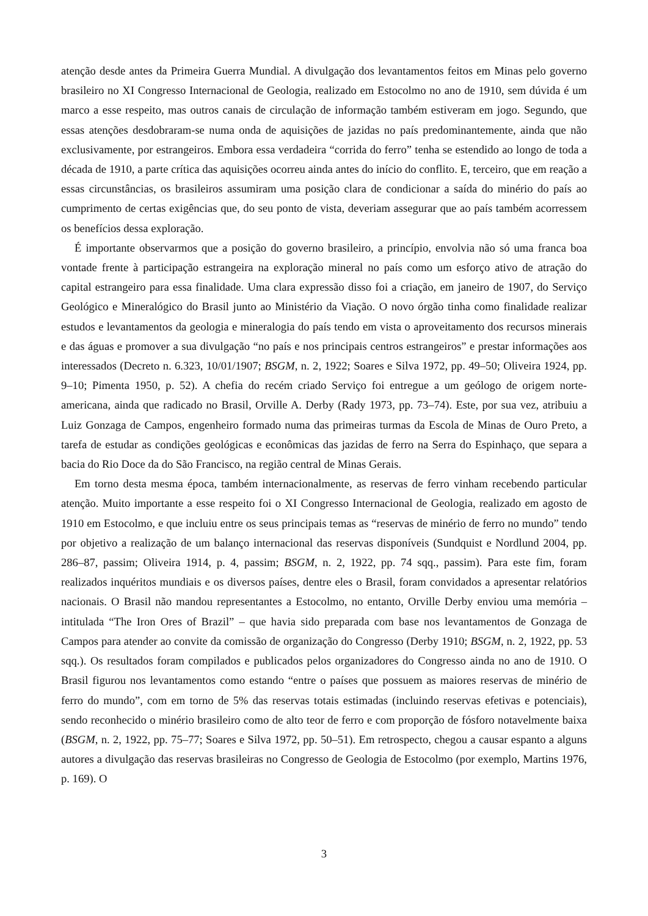atenção desde antes da Primeira Guerra Mundial. A divulgação dos levantamentos feitos em Minas pelo governo brasileiro no XI Congresso Internacional de Geologia, realizado em Estocolmo no ano de 1910, sem dúvida é um marco a esse respeito, mas outros canais de circulação de informação também estiveram em jogo. Segundo, que essas atenções desdobraram-se numa onda de aquisições de jazidas no país predominantemente, ainda que não exclusivamente, por estrangeiros. Embora essa verdadeira “corrida do ferro” tenha se estendido ao longo de toda a década de 1910, a parte crítica das aquisições ocorreu ainda antes do início do conflito. E, terceiro, que em reação a essas circunstâncias, os brasileiros assumiram uma posição clara de condicionar a saída do minério do país ao cumprimento de certas exigências que, do seu ponto de vista, deveriam assegurar que ao país também acorressem os benefícios dessa exploração.
É importante observarmos que a posição do governo brasileiro, a princípio, envolvia não só uma franca boa vontade frente à participação estrangeira na exploração mineral no país como um esforço ativo de atração do capital estrangeiro para essa finalidade. Uma clara expressão disso foi a criação, em janeiro de 1907, do Serviço Geológico e Mineralógico do Brasil junto ao Ministério da Viação. O novo órgão tinha como finalidade realizar estudos e levantamentos da geologia e mineralogia do país tendo em vista o aproveitamento dos recursos minerais e das águas e promover a sua divulgação “no país e nos principais centros estrangeiros” e prestar informações aos interessados (Decreto n. 6.323, 10/01/1907; BSGM, n. 2, 1922; Soares e Silva 1972, pp. 49–50; Oliveira 1924, pp. 9–10; Pimenta 1950, p. 52). A chefia do recém criado Serviço foi entregue a um geólogo de origem norte-americana, ainda que radicado no Brasil, Orville A. Derby (Rady 1973, pp. 73–74). Este, por sua vez, atribuiu a Luiz Gonzaga de Campos, engenheiro formado numa das primeiras turmas da Escola de Minas de Ouro Preto, a tarefa de estudar as condições geológicas e econômicas das jazidas de ferro na Serra do Espinhaço, que separa a bacia do Rio Doce da do São Francisco, na região central de Minas Gerais.
Em torno desta mesma época, também internacionalmente, as reservas de ferro vinham recebendo particular atenção. Muito importante a esse respeito foi o XI Congresso Internacional de Geologia, realizado em agosto de 1910 em Estocolmo, e que incluiu entre os seus principais temas as “reservas de minério de ferro no mundo” tendo por objetivo a realização de um balanço internacional das reservas disponíveis (Sundquist e Nordlund 2004, pp. 286–87, passim; Oliveira 1914, p. 4, passim; BSGM, n. 2, 1922, pp. 74 sqq., passim). Para este fim, foram realizados inquéritos mundiais e os diversos países, dentre eles o Brasil, foram convidados a apresentar relatórios nacionais. O Brasil não mandou representantes a Estocolmo, no entanto, Orville Derby enviou uma memória – intitulada “The Iron Ores of Brazil” – que havia sido preparada com base nos levantamentos de Gonzaga de Campos para atender ao convite da comissão de organização do Congresso (Derby 1910; BSGM, n. 2, 1922, pp. 53 sqq.). Os resultados foram compilados e publicados pelos organizadores do Congresso ainda no ano de 1910. O Brasil figurou nos levantamentos como estando “entre o países que possuem as maiores reservas de minério de ferro do mundo”, com em torno de 5% das reservas totais estimadas (incluindo reservas efetivas e potenciais), sendo reconhecido o minério brasileiro como de alto teor de ferro e com proporção de fósforo notavelmente baixa (BSGM, n. 2, 1922, pp. 75–77; Soares e Silva 1972, pp. 50–51). Em retrospecto, chegou a causar espanto a alguns autores a divulgação das reservas brasileiras no Congresso de Geologia de Estocolmo (por exemplo, Martins 1976, p. 169). O
3